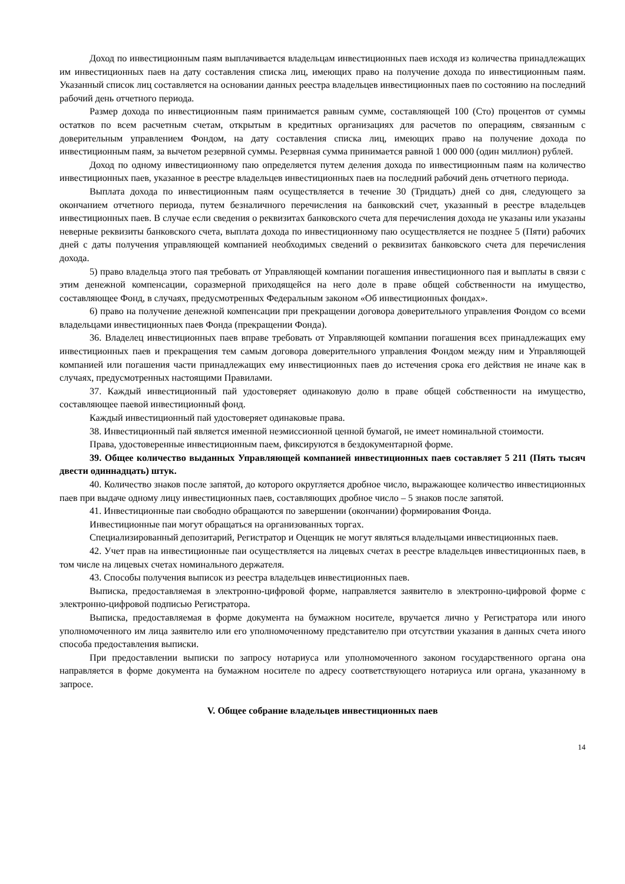Доход по инвестиционным паям выплачивается владельцам инвестиционных паев исходя из количества принадлежащих им инвестиционных паев на дату составления списка лиц, имеющих право на получение дохода по инвестиционным паям. Указанный список лиц составляется на основании данных реестра владельцев инвестиционных паев по состоянию на последний рабочий день отчетного периода.
Размер дохода по инвестиционным паям принимается равным сумме, составляющей 100 (Сто) процентов от суммы остатков по всем расчетным счетам, открытым в кредитных организациях для расчетов по операциям, связанным с доверительным управлением Фондом, на дату составления списка лиц, имеющих право на получение дохода по инвестиционным паям, за вычетом резервной суммы. Резервная сумма принимается равной 1 000 000 (один миллион) рублей.
Доход по одному инвестиционному паю определяется путем деления дохода по инвестиционным паям на количество инвестиционных паев, указанное в реестре владельцев инвестиционных паев на последний рабочий день отчетного периода.
Выплата дохода по инвестиционным паям осуществляется в течение 30 (Тридцать) дней со дня, следующего за окончанием отчетного периода, путем безналичного перечисления на банковский счет, указанный в реестре владельцев инвестиционных паев. В случае если сведения о реквизитах банковского счета для перечисления дохода не указаны или указаны неверные реквизиты банковского счета, выплата дохода по инвестиционному паю осуществляется не позднее 5 (Пяти) рабочих дней с даты получения управляющей компанией необходимых сведений о реквизитах банковского счета для перечисления дохода.
5) право владельца этого пая требовать от Управляющей компании погашения инвестиционного пая и выплаты в связи с этим денежной компенсации, соразмерной приходящейся на него доле в праве общей собственности на имущество, составляющее Фонд, в случаях, предусмотренных Федеральным законом «Об инвестиционных фондах».
6) право на получение денежной компенсации при прекращении договора доверительного управления Фондом со всеми владельцами инвестиционных паев Фонда (прекращении Фонда).
36. Владелец инвестиционных паев вправе требовать от Управляющей компании погашения всех принадлежащих ему инвестиционных паев и прекращения тем самым договора доверительного управления Фондом между ним и Управляющей компанией или погашения части принадлежащих ему инвестиционных паев до истечения срока его действия не иначе как в случаях, предусмотренных настоящими Правилами.
37. Каждый инвестиционный пай удостоверяет одинаковую долю в праве общей собственности на имущество, составляющее паевой инвестиционный фонд.
Каждый инвестиционный пай удостоверяет одинаковые права.
38. Инвестиционный пай является именной неэмиссионной ценной бумагой, не имеет номинальной стоимости.
Права, удостоверенные инвестиционным паем, фиксируются в бездокументарной форме.
39. Общее количество выданных Управляющей компанией инвестиционных паев составляет 5 211 (Пять тысяч двести одиннадцать) штук.
40. Количество знаков после запятой, до которого округляется дробное число, выражающее количество инвестиционных паев при выдаче одному лицу инвестиционных паев, составляющих дробное число – 5 знаков после запятой.
41. Инвестиционные паи свободно обращаются по завершении (окончании) формирования Фонда.
Инвестиционные паи могут обращаться на организованных торгах.
Специализированный депозитарий, Регистратор и Оценщик не могут являться владельцами инвестиционных паев.
42. Учет прав на инвестиционные паи осуществляется на лицевых счетах в реестре владельцев инвестиционных паев, в том числе на лицевых счетах номинального держателя.
43. Способы получения выписок из реестра владельцев инвестиционных паев.
Выписка, предоставляемая в электронно-цифровой форме, направляется заявителю в электронно-цифровой форме с электронно-цифровой подписью Регистратора.
Выписка, предоставляемая в форме документа на бумажном носителе, вручается лично у Регистратора или иного уполномоченного им лица заявителю или его уполномоченному представителю при отсутствии указания в данных счета иного способа предоставления выписки.
При предоставлении выписки по запросу нотариуса или уполномоченного законом государственного органа она направляется в форме документа на бумажном носителе по адресу соответствующего нотариуса или органа, указанному в запросе.
V. Общее собрание владельцев инвестиционных паев
14